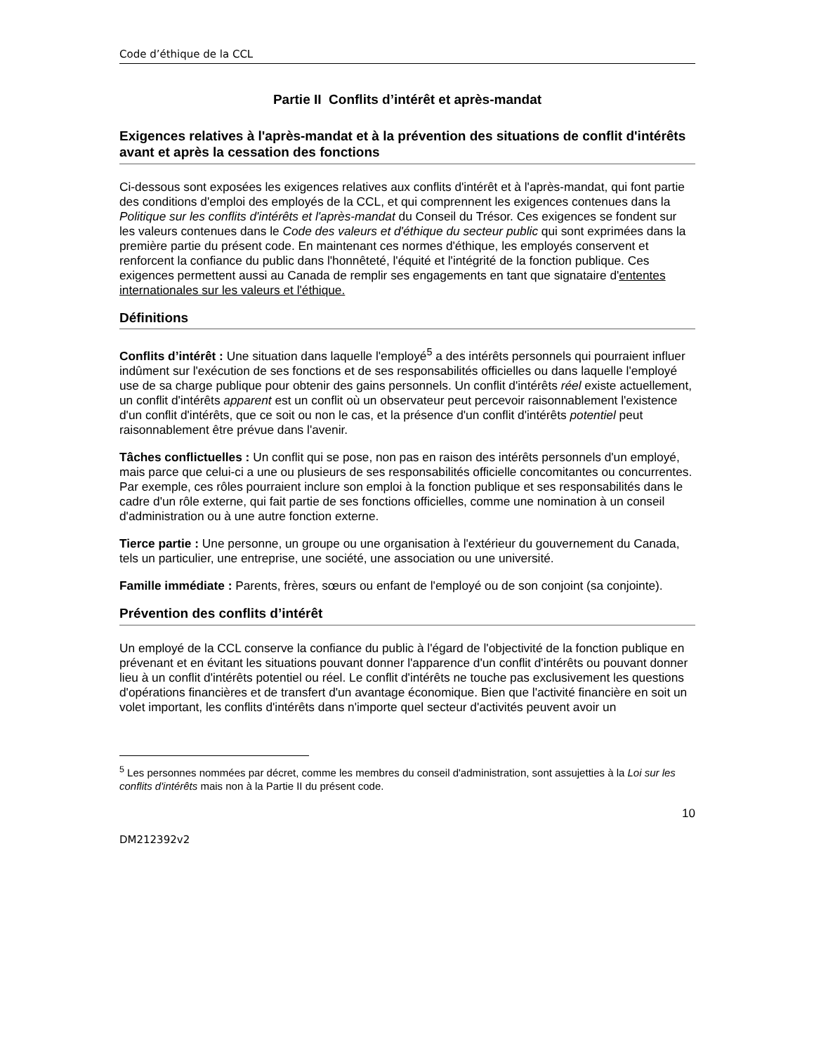Code d’éthique de la CCL
Partie II Conflits d’intérêt et après-mandat
Exigences relatives à l'après-mandat et à la prévention des situations de conflit d'intérêts avant et après la cessation des fonctions
Ci-dessous sont exposées les exigences relatives aux conflits d'intérêt et à l'après-mandat, qui font partie des conditions d'emploi des employés de la CCL, et qui comprennent les exigences contenues dans la Politique sur les conflits d'intérêts et l'après-mandat du Conseil du Trésor. Ces exigences se fondent sur les valeurs contenues dans le Code des valeurs et d'éthique du secteur public qui sont exprimées dans la première partie du présent code. En maintenant ces normes d'éthique, les employés conservent et renforcent la confiance du public dans l'honnêteté, l'équité et l'intégrité de la fonction publique. Ces exigences permettent aussi au Canada de remplir ses engagements en tant que signataire d'ententes internationales sur les valeurs et l'éthique.
Définitions
Conflits d’intérêt : Une situation dans laquelle l'employé<sup>5</sup> a des intérêts personnels qui pourraient influer indûment sur l'exécution de ses fonctions et de ses responsabilités officielles ou dans laquelle l'employé use de sa charge publique pour obtenir des gains personnels. Un conflit d'intérêts réel existe actuellement, un conflit d'intérêts apparent est un conflit où un observateur peut percevoir raisonnablement l'existence d'un conflit d'intérêts, que ce soit ou non le cas, et la présence d'un conflit d'intérêts potentiel peut raisonnablement être prévue dans l'avenir.
Tâches conflictuelles : Un conflit qui se pose, non pas en raison des intérêts personnels d'un employé, mais parce que celui-ci a une ou plusieurs de ses responsabilités officielle concomitantes ou concurrentes. Par exemple, ces rôles pourraient inclure son emploi à la fonction publique et ses responsabilités dans le cadre d'un rôle externe, qui fait partie de ses fonctions officielles, comme une nomination à un conseil d'administration ou à une autre fonction externe.
Tierce partie : Une personne, un groupe ou une organisation à l'extérieur du gouvernement du Canada, tels un particulier, une entreprise, une société, une association ou une université.
Famille immédiate : Parents, frères, sœurs ou enfant de l'employé ou de son conjoint (sa conjointe).
Prévention des conflits d’intérêt
Un employé de la CCL conserve la confiance du public à l'égard de l'objectivité de la fonction publique en prévenant et en évitant les situations pouvant donner l'apparence d'un conflit d'intérêts ou pouvant donner lieu à un conflit d'intérêts potentiel ou réel. Le conflit d'intérêts ne touche pas exclusivement les questions d'opérations financières et de transfert d'un avantage économique. Bien que l'activité financière en soit un volet important, les conflits d'intérêts dans n'importe quel secteur d'activités peuvent avoir un
<sup>5</sup> Les personnes nommées par décret, comme les membres du conseil d'administration, sont assujetties à la Loi sur les conflits d'intérêts mais non à la Partie II du présent code.
10
DM212392v2